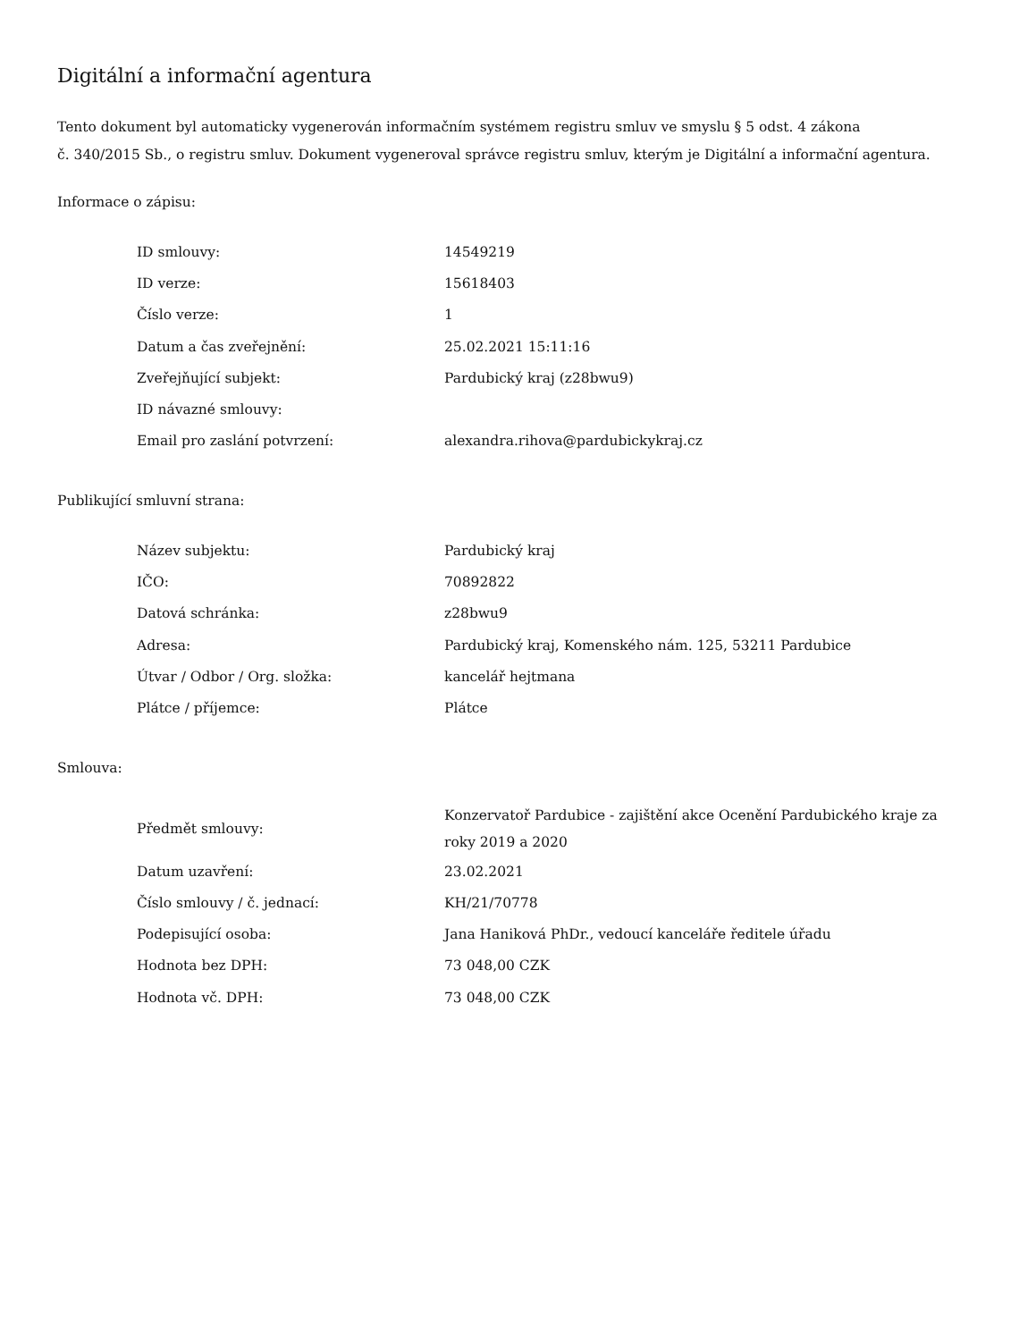Digitální a informační agentura
Tento dokument byl automaticky vygenerován informačním systémem registru smluv ve smyslu § 5 odst. 4 zákona
č. 340/2015 Sb., o registru smluv. Dokument vygeneroval správce registru smluv, kterým je Digitální a informační agentura.
Informace o zápisu:
| ID smlouvy: | 14549219 |
| ID verze: | 15618403 |
| Číslo verze: | 1 |
| Datum a čas zveřejnění: | 25.02.2021 15:11:16 |
| Zveřejňující subjekt: | Pardubický kraj (z28bwu9) |
| ID návazné smlouvy: | |
| Email pro zaslání potvrzení: | alexandra.rihova@pardubickykraj.cz |
Publikující smluvní strana:
| Název subjektu: | Pardubický kraj |
| IČO: | 70892822 |
| Datová schránka: | z28bwu9 |
| Adresa: | Pardubický kraj, Komenského nám. 125, 53211 Pardubice |
| Útvar / Odbor / Org. složka: | kancelář hejtmana |
| Plátce / příjemce: | Plátce |
Smlouva:
| Předmět smlouvy: | Konzervatoř Pardubice - zajištění akce Ocenění Pardubického kraje za roky 2019 a 2020 |
| Datum uzavření: | 23.02.2021 |
| Číslo smlouvy / č. jednací: | KH/21/70778 |
| Podepisující osoba: | Jana Haniková PhDr., vedoucí kanceláře ředitele úřadu |
| Hodnota bez DPH: | 73 048,00 CZK |
| Hodnota vč. DPH: | 73 048,00 CZK |